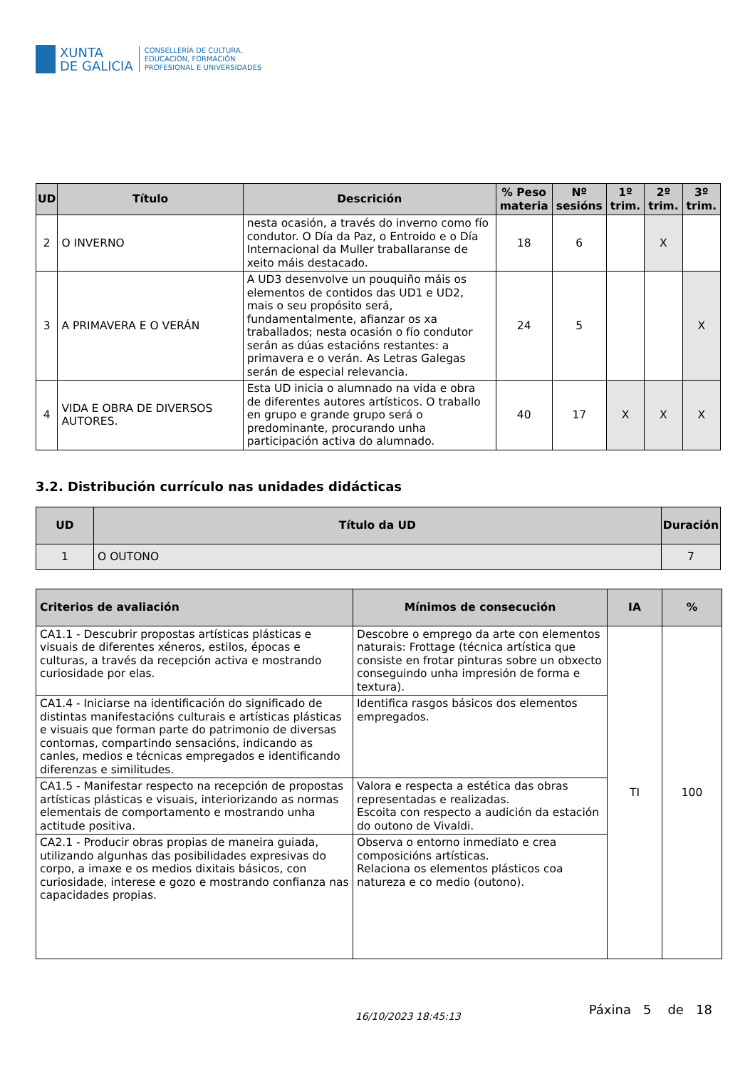XUNTA
DE GALICIA
CONSELLERÍA DE CULTURA,
EDUCACIÓN, FORMACIÓN
PROFESIONAL E UNIVERSIDADES
| UD | Título | Descrición | % Peso materia | Nº sesións | 1º trim. | 2º trim. | 3º trim. |
| --- | --- | --- | --- | --- | --- | --- | --- |
| 2 | O INVERNO | nesta ocasión, a través do inverno como fío condutor. O Día da Paz, o Entroido e o Día Internacional da Muller traballaranse de xeito máis destacado. | 18 | 6 | | X | |
| 3 | A PRIMAVERA E O VERÁN | A UD3 desenvolve un pouquiño máis os elementos de contidos das UD1 e UD2, mais o seu propósito será, fundamentalmente, afianzar os xa traballados; nesta ocasión o fío condutor serán as dúas estacións restantes: a primavera e o verán. As Letras Galegas serán de especial relevancia. | 24 | 5 | | | X |
| 4 | VIDA E OBRA DE DIVERSOS AUTORES. | Esta UD inicia o alumnado na vida e obra de diferentes autores artísticos. O traballo en grupo e grande grupo será o predominante, procurando unha participación activa do alumnado. | 40 | 17 | X | X | X |
3.2. Distribución currículo nas unidades didácticas
| UD | Título da UD | Duración |
| --- | --- | --- |
| 1 | O OUTONO | 7 |
| Criterios de avaliación | Mínimos de consecución | IA | % |
| --- | --- | --- | --- |
| CA1.1 - Descubrir propostas artísticas plásticas e visuais de diferentes xéneros, estilos, épocas e culturas, a través da recepción activa e mostrando curiosidade por elas. | Descobre o emprego da arte con elementos naturais: Frottage (técnica artística que consiste en frotar pinturas sobre un obxecto conseguindo unha impresión de forma e textura). | TI | 100 |
| CA1.4 - Iniciarse na identificación do significado de distintas manifestacións culturais e artísticas plásticas e visuais que forman parte do patrimonio de diversas contornas, compartindo sensacións, indicando as canles, medios e técnicas empregados e identificando diferenzas e similitudes. | Identifica rasgos básicos dos elementos empregados. | | |
| CA1.5 - Manifestar respecto na recepción de propostas artísticas plásticas e visuais, interiorizando as normas elementais de comportamento e mostrando unha actitude positiva. | Valora e respecta a estética das obras representadas e realizadas. Escoita con respecto a audición da estación do outono de Vivaldi. | | |
| CA2.1 - Producir obras propias de maneira guiada, utilizando algunhas das posibilidades expresivas do corpo, a imaxe e os medios dixitais básicos, con curiosidade, interese e gozo e mostrando confianza nas capacidades propias. | Observa o entorno inmediato e crea composicións artísticas. Relaciona os elementos plásticos coa natureza e co medio (outono). | | |
16/10/2023 18:45:13
Páxina 5 de 18